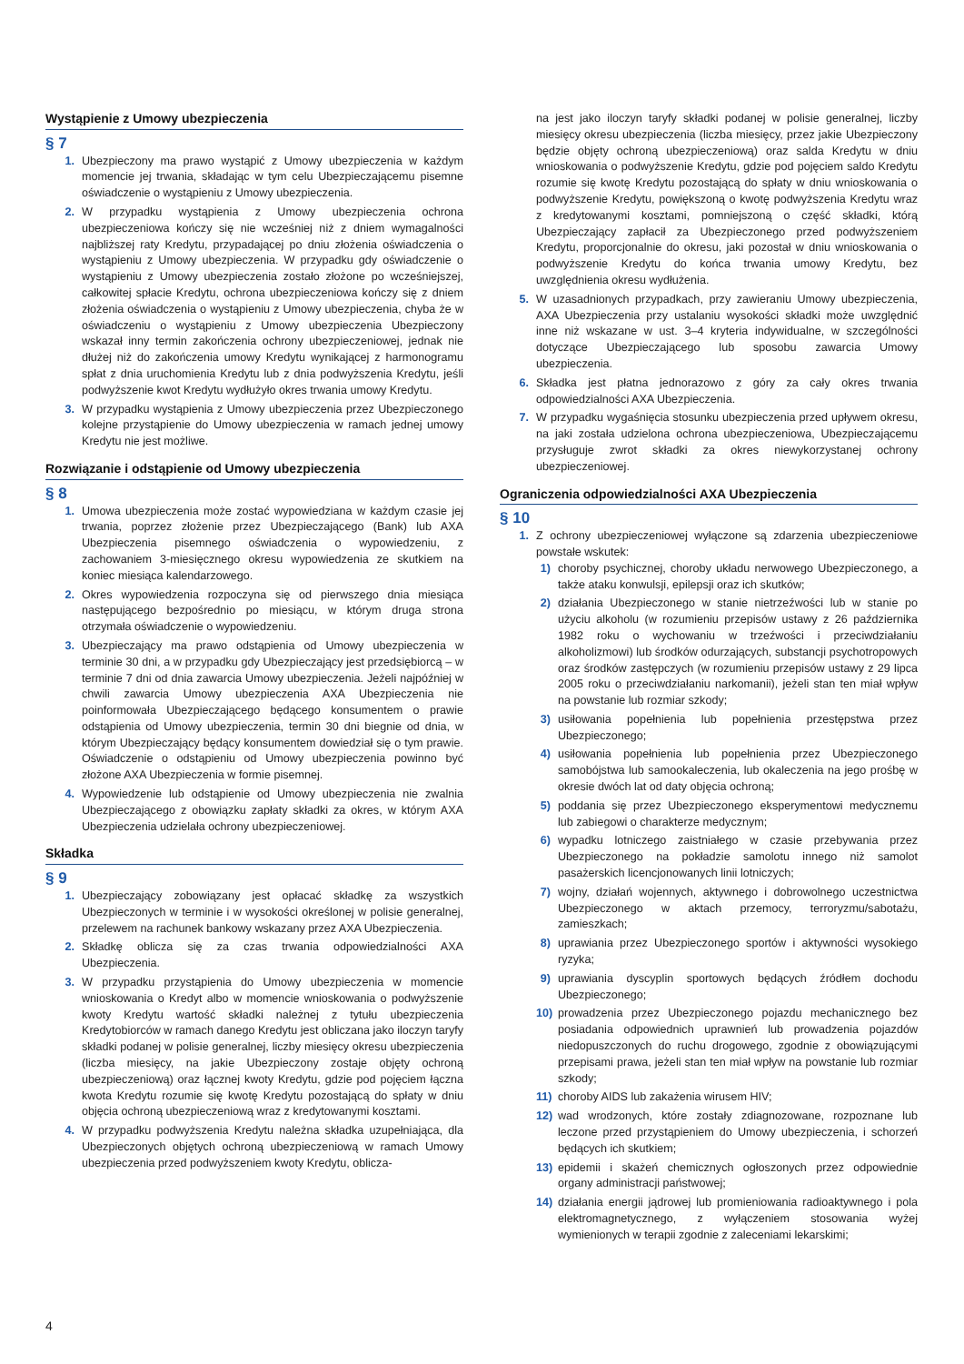Wystąpienie z Umowy ubezpieczenia
§ 7
1. Ubezpieczony ma prawo wystąpić z Umowy ubezpieczenia w każdym momencie jej trwania, składając w tym celu Ubezpieczającemu pisemne oświadczenie o wystąpieniu z Umowy ubezpieczenia.
2. W przypadku wystąpienia z Umowy ubezpieczenia ochrona ubezpieczeniowa kończy się nie wcześniej niż z dniem wymagalności najbliższej raty Kredytu, przypadającej po dniu złożenia oświadczenia o wystąpieniu z Umowy ubezpieczenia. W przypadku gdy oświadczenie o wystąpieniu z Umowy ubezpieczenia zostało złożone po wcześniejszej, całkowitej spłacie Kredytu, ochrona ubezpieczeniowa kończy się z dniem złożenia oświadczenia o wystąpieniu z Umowy ubezpieczenia, chyba że w oświadczeniu o wystąpieniu z Umowy ubezpieczenia Ubezpieczony wskazał inny termin zakończenia ochrony ubezpieczeniowej, jednak nie dłużej niż do zakończenia umowy Kredytu wynikającej z harmonogramu spłat z dnia uruchomienia Kredytu lub z dnia podwyższenia Kredytu, jeśli podwyższenie kwot Kredytu wydłużyło okres trwania umowy Kredytu.
3. W przypadku wystąpienia z Umowy ubezpieczenia przez Ubezpieczonego kolejne przystąpienie do Umowy ubezpieczenia w ramach jednej umowy Kredytu nie jest możliwe.
Rozwiązanie i odstąpienie od Umowy ubezpieczenia
§ 8
1. Umowa ubezpieczenia może zostać wypowiedziana w każdym czasie jej trwania, poprzez złożenie przez Ubezpieczającego (Bank) lub AXA Ubezpieczenia pisemnego oświadczenia o wypowiedzeniu, z zachowaniem 3-miesięcznego okresu wypowiedzenia ze skutkiem na koniec miesiąca kalendarzowego.
2. Okres wypowiedzenia rozpoczyna się od pierwszego dnia miesiąca następującego bezpośrednio po miesiącu, w którym druga strona otrzymała oświadczenie o wypowiedzeniu.
3. Ubezpieczający ma prawo odstąpienia od Umowy ubezpieczenia w terminie 30 dni, a w przypadku gdy Ubezpieczający jest przedsiębiorcą – w terminie 7 dni od dnia zawarcia Umowy ubezpieczenia. Jeżeli najpóźniej w chwili zawarcia Umowy ubezpieczenia AXA Ubezpieczenia nie poinformowała Ubezpieczającego będącego konsumentem o prawie odstąpienia od Umowy ubezpieczenia, termin 30 dni biegnie od dnia, w którym Ubezpieczający będący konsumentem dowiedział się o tym prawie. Oświadczenie o odstąpieniu od Umowy ubezpieczenia powinno być złożone AXA Ubezpieczenia w formie pisemnej.
4. Wypowiedzenie lub odstąpienie od Umowy ubezpieczenia nie zwalnia Ubezpieczającego z obowiązku zapłaty składki za okres, w którym AXA Ubezpieczenia udzielała ochrony ubezpieczeniowej.
Składka
§ 9
1. Ubezpieczający zobowiązany jest opłacać składkę za wszystkich Ubezpieczonych w terminie i w wysokości określonej w polisie generalnej, przelewem na rachunek bankowy wskazany przez AXA Ubezpieczenia.
2. Składkę oblicza się za czas trwania odpowiedzialności AXA Ubezpieczenia.
3. W przypadku przystąpienia do Umowy ubezpieczenia w momencie wnioskowania o Kredyt albo w momencie wnioskowania o podwyższenie kwoty Kredytu wartość składki należnej z tytułu ubezpieczenia Kredytobiorców w ramach danego Kredytu jest obliczana jako iloczyn taryfy składki podanej w polisie generalnej, liczby miesięcy okresu ubezpieczenia (liczba miesięcy, na jakie Ubezpieczony zostaje objęty ochroną ubezpieczeniową) oraz łącznej kwoty Kredytu, gdzie pod pojęciem łączna kwota Kredytu rozumie się kwotę Kredytu pozostającą do spłaty w dniu objęcia ochroną ubezpieczeniową wraz z kredytowanymi kosztami.
4. W przypadku podwyższenia Kredytu należna składka uzupełniająca, dla Ubezpieczonych objętych ochroną ubezpieczeniową w ramach Umowy ubezpieczenia przed podwyższeniem kwoty Kredytu, oblicza-
na jest jako iloczyn taryfy składki podanej w polisie generalnej, liczby miesięcy okresu ubezpieczenia (liczba miesięcy, przez jakie Ubezpieczony będzie objęty ochroną ubezpieczeniową) oraz salda Kredytu w dniu wnioskowania o podwyższenie Kredytu, gdzie pod pojęciem saldo Kredytu rozumie się kwotę Kredytu pozostającą do spłaty w dniu wnioskowania o podwyższenie Kredytu, powiększoną o kwotę podwyższenia Kredytu wraz z kredytowanymi kosztami, pomniejszoną o część składki, którą Ubezpieczający zapłacił za Ubezpieczonego przed podwyższeniem Kredytu, proporcjonalnie do okresu, jaki pozostał w dniu wnioskowania o podwyższenie Kredytu do końca trwania umowy Kredytu, bez uwzględnienia okresu wydłużenia.
5. W uzasadnionych przypadkach, przy zawieraniu Umowy ubezpieczenia, AXA Ubezpieczenia przy ustalaniu wysokości składki może uwzględnić inne niż wskazane w ust. 3–4 kryteria indywidualne, w szczególności dotyczące Ubezpieczającego lub sposobu zawarcia Umowy ubezpieczenia.
6. Składka jest płatna jednorazowo z góry za cały okres trwania odpowiedzialności AXA Ubezpieczenia.
7. W przypadku wygaśnięcia stosunku ubezpieczenia przed upływem okresu, na jaki została udzielona ochrona ubezpieczeniowa, Ubezpieczającemu przysługuje zwrot składki za okres niewykorzystanej ochrony ubezpieczeniowej.
Ograniczenia odpowiedzialności AXA Ubezpieczenia
§ 10
1. Z ochrony ubezpieczeniowej wyłączone są zdarzenia ubezpieczeniowe powstałe wskutek:
1) choroby psychicznej, choroby układu nerwowego Ubezpieczonego, a także ataku konwulsji, epilepsji oraz ich skutków;
2) działania Ubezpieczonego w stanie nietrzeźwości lub w stanie po użyciu alkoholu (w rozumieniu przepisów ustawy z 26 października 1982 roku o wychowaniu w trzeźwości i przeciwdziałaniu alkoholizmowi) lub środków odurzających, substancji psychotropowych oraz środków zastępczych (w rozumieniu przepisów ustawy z 29 lipca 2005 roku o przeciwdziałaniu narkomanii), jeżeli stan ten miał wpływ na powstanie lub rozmiar szkody;
3) usiłowania popełnienia lub popełnienia przestępstwa przez Ubezpieczonego;
4) usiłowania popełnienia lub popełnienia przez Ubezpieczonego samobójstwa lub samookaleczenia, lub okaleczenia na jego prośbę w okresie dwóch lat od daty objęcia ochroną;
5) poddania się przez Ubezpieczonego eksperymentowi medycznemu lub zabiegowi o charakterze medycznym;
6) wypadku lotniczego zaistniałego w czasie przebywania przez Ubezpieczonego na pokładzie samolotu innego niż samolot pasażerskich licencjonowanych linii lotniczych;
7) wojny, działań wojennych, aktywnego i dobrowolnego uczestnictwa Ubezpieczonego w aktach przemocy, terroryzmu/sabotażu, zamieszkach;
8) uprawiania przez Ubezpieczonego sportów i aktywności wysokiego ryzyka;
9) uprawiania dyscyplin sportowych będących źródłem dochodu Ubezpieczonego;
10) prowadzenia przez Ubezpieczonego pojazdu mechanicznego bez posiadania odpowiednich uprawnień lub prowadzenia pojazdów niedopuszczonych do ruchu drogowego, zgodnie z obowiązującymi przepisami prawa, jeżeli stan ten miał wpływ na powstanie lub rozmiar szkody;
11) choroby AIDS lub zakażenia wirusem HIV;
12) wad wrodzonych, które zostały zdiagnozowane, rozpoznane lub leczone przed przystąpieniem do Umowy ubezpieczenia, i schorzeń będących ich skutkiem;
13) epidemii i skażeń chemicznych ogłoszonych przez odpowiednie organy administracji państwowej;
14) działania energii jądrowej lub promieniowania radioaktywnego i pola elektromagnetycznego, z wyłączeniem stosowania wyżej wymienionych w terapii zgodnie z zaleceniami lekarskimi;
4